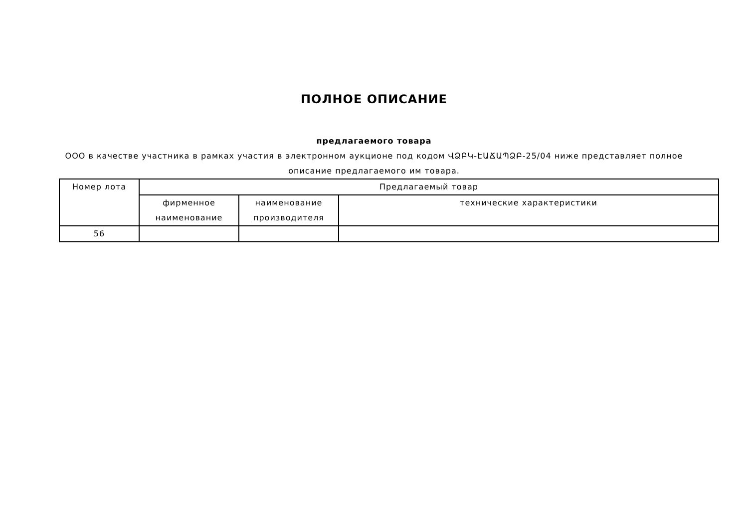ПОЛНОЕ ОПИСАНИЕ
предлагаемого товара
ООО в качестве участника в рамках участия в электронном аукционе под кодом ՎՁԲԿ-ԷԱՃԱՊՁԲ-25/04 ниже представляет полное описание предлагаемого им товара.
| Номер лота | Предлагаемый товар | | |
| --- | --- | --- | --- |
| | фирменное наименование | наименование производителя | технические характеристики |
| 56 | | | |